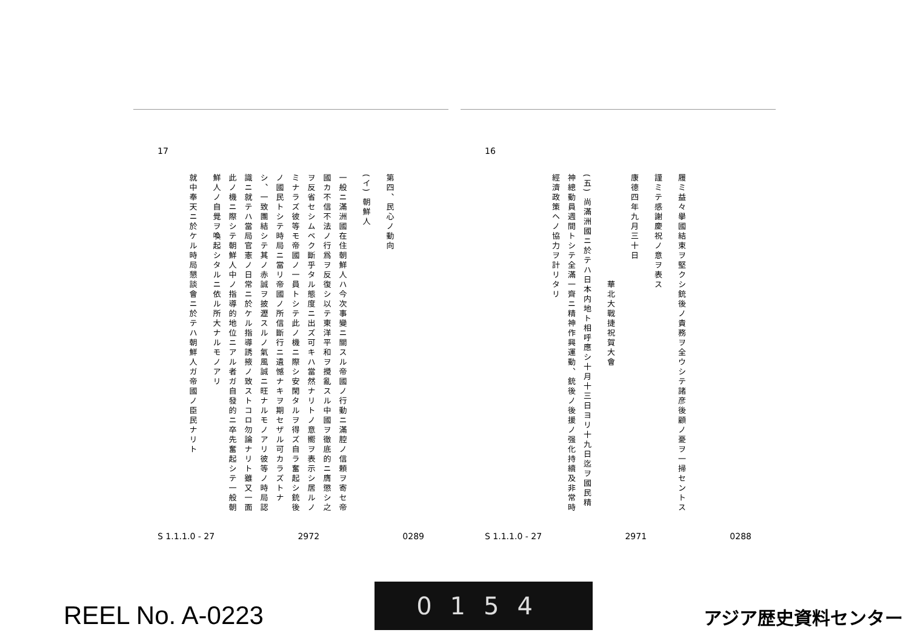16
履ミ益々擧國結束ヲ堅クシ銃後ノ責務ヲ全ウシテ諸彦後顧ノ憂ヲ一掃セントス
謹ミテ感謝慶祝ノ意ヲ表ス
康德四年九月三十日
　　　　　　　　　　　華北大戰捷祝賀大會
(五) 尚滿洲國ニ於テハ日本内地ト相呼應シ十月十三日ヨリ十九日迄ヲ國民精神總動員週間トシテ全滿一齊ニ精神作興運動、銃後ノ後援ノ强化持續及非常時經濟政策ヘノ協力ヲ計リタリ
S 1.1.1.0 - 27 2971 0288
17
第四、民心ノ動向
(イ) 朝鮮人
一般ニ滿洲國在住朝鮮人ハ今次事變ニ關スル帝國ノ行動ニ滿腔ノ信頼ヲ寄セ帝國カ不信不法ノ行爲ヲ反復シ以テ東洋平和ヲ攪亂スル中國ヲ徹底的ニ膺懲シ之ヲ反省セシムベク斷乎タル態度ニ出ズ可キハ當然ナリトノ意嚮ヲ表示シ居ルノミナラズ彼等モ帝國ノ一員トシテ此ノ機ニ際シ安閑タルヲ得ズ自ラ奮起シ銃後ノ國民トシテ時局ニ當リ帝國ノ所信斷行ニ遺憾ナキヲ期セザル可カラズトナシ、一致團結シテ其ノ赤誠ヲ披瀝スルノ氣風誠ニ旺ナルモノアリ彼等ノ時局認識ニ就テハ當局官憲ノ日常ニ於ケル指導誘掖ノ致ストコロ勿論ナリト雖又一面此ノ機ニ際シテ朝鮮人中ノ指導的地位ニアル者ガ自發的ニ卒先奮起シテ一般朝鮮人ノ自覺ヲ喚起シタルニ依ル所大ナルモノアリ
就中奉天ニ於ケル時局懇談會ニ於テハ朝鮮人ガ帝國ノ臣民ナリト
S 1.1.1.0 - 27 2972 0289
REEL No. A-0223
0154
アジア歴史資料センター